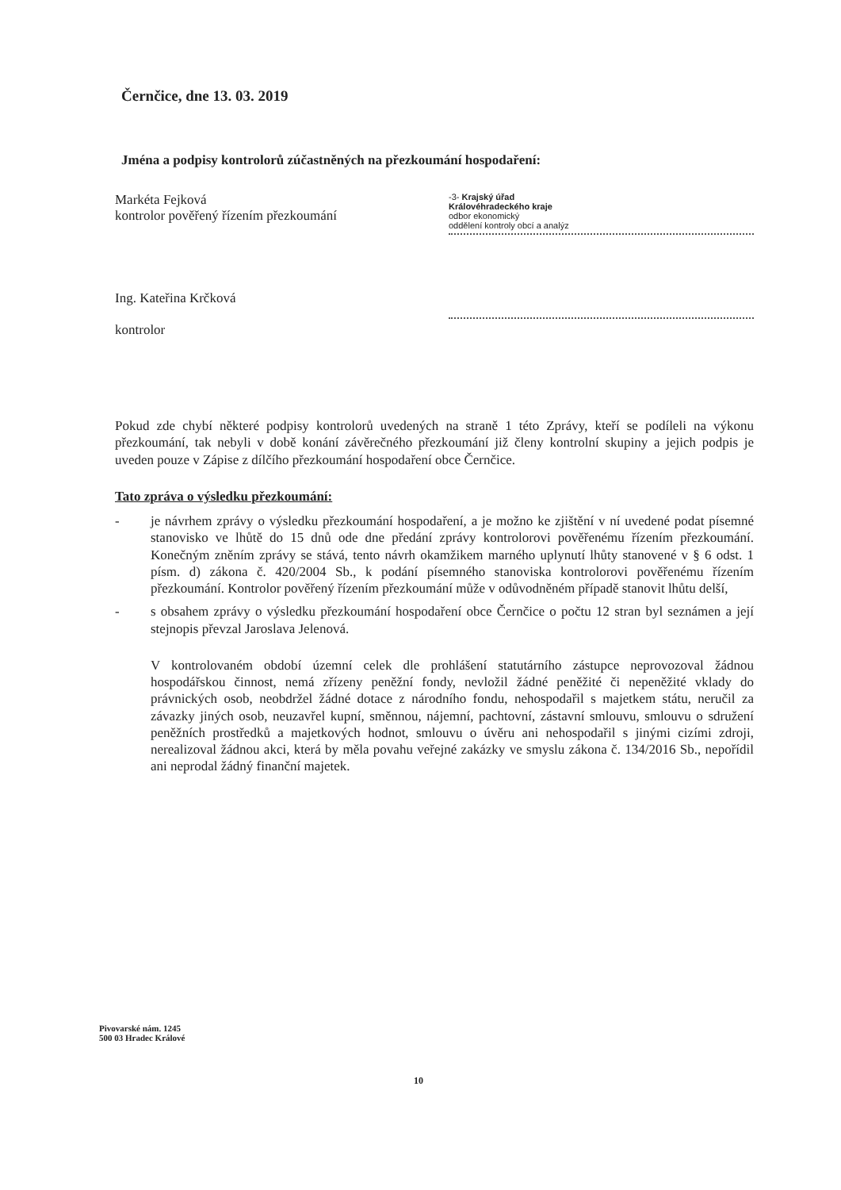Černčice, dne 13. 03. 2019
Jména a podpisy kontrolorů zúčastněných na přezkoumání hospodaření:
Markéta Fejková
kontrolor pověřený řízením přezkoumání
-3- Krajský úřad
Královéhradeckého kraje
odbor ekonomický
oddělení kontroly obcí a analýz
Ing. Kateřina Krčková
kontrolor
Pokud zde chybí některé podpisy kontrolorů uvedených na straně 1 této Zprávy, kteří se podíleli na výkonu přezkoumání, tak nebyli v době konání závěrečného přezkoumání již členy kontrolní skupiny a jejich podpis je uveden pouze v Zápise z dílčího přezkoumání hospodaření obce Černčice.
Tato zpráva o výsledku přezkoumání:
- je návrhem zprávy o výsledku přezkoumání hospodaření, a je možno ke zjištění v ní uvedené podat písemné stanovisko ve lhůtě do 15 dnů ode dne předání zprávy kontrolorovi pověřenému řízením přezkoumání. Konečným zněním zprávy se stává, tento návrh okamžikem marného uplynutí lhůty stanovené v § 6 odst. 1 písm. d) zákona č. 420/2004 Sb., k podání písemného stanoviska kontrolorovi pověřenému řízením přezkoumání. Kontrolor pověřený řízením přezkoumání může v odůvodněném případě stanovit lhůtu delší,
- s obsahem zprávy o výsledku přezkoumání hospodaření obce Černčice o počtu 12 stran byl seznámen a její stejnopis převzal Jaroslava Jelenová.
V kontrolovaném období územní celek dle prohlášení statutárního zástupce neprovozoval žádnou hospodářskou činnost, nemá zřízeny peněžní fondy, nevložil žádné peněžité či nepeněžité vklady do právnických osob, neobdržel žádné dotace z národního fondu, nehospodařil s majetkem státu, neručil za závazky jiných osob, neuzavřel kupní, směnnou, nájemní, pachtovní, zástavní smlouvu, smlouvu o sdružení peněžních prostředků a majetkových hodnot, smlouvu o úvěru ani nehospodařil s jinými cizími zdroji, nerealizoval žádnou akci, která by měla povahu veřejné zakázky ve smyslu zákona č. 134/2016 Sb., nepořídil ani neprodal žádný finanční majetek.
Pivovarské nám. 1245
500 03 Hradec Králové
10